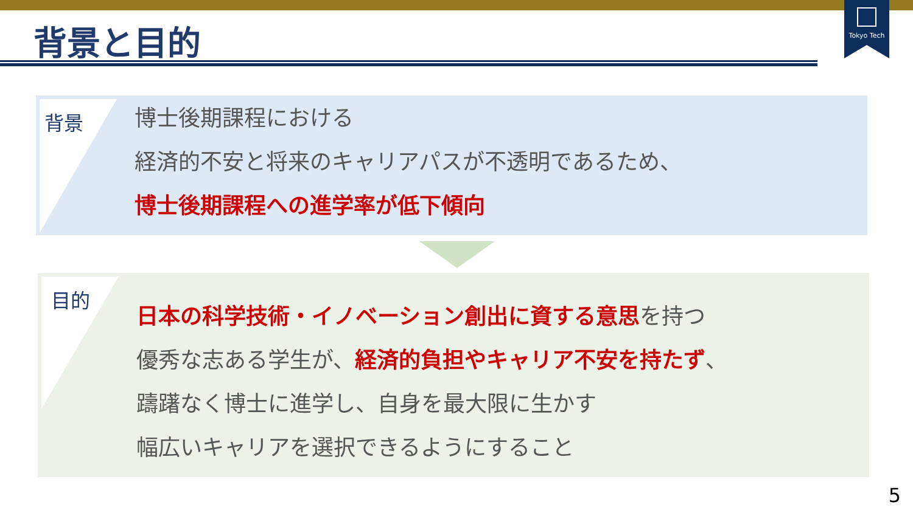Tokyo Tech
背景と目的
背景
博士後期課程における
経済的不安と将来のキャリアパスが不透明であるため、
博士後期課程への進学率が低下傾向
目的
日本の科学技術・イノベーション創出に資する意思を持つ
優秀な志ある学生が、経済的負担やキャリア不安を持たず、
躊躇なく博士に進学し、自身を最大限に生かす
幅広いキャリアを選択できるようにすること
5